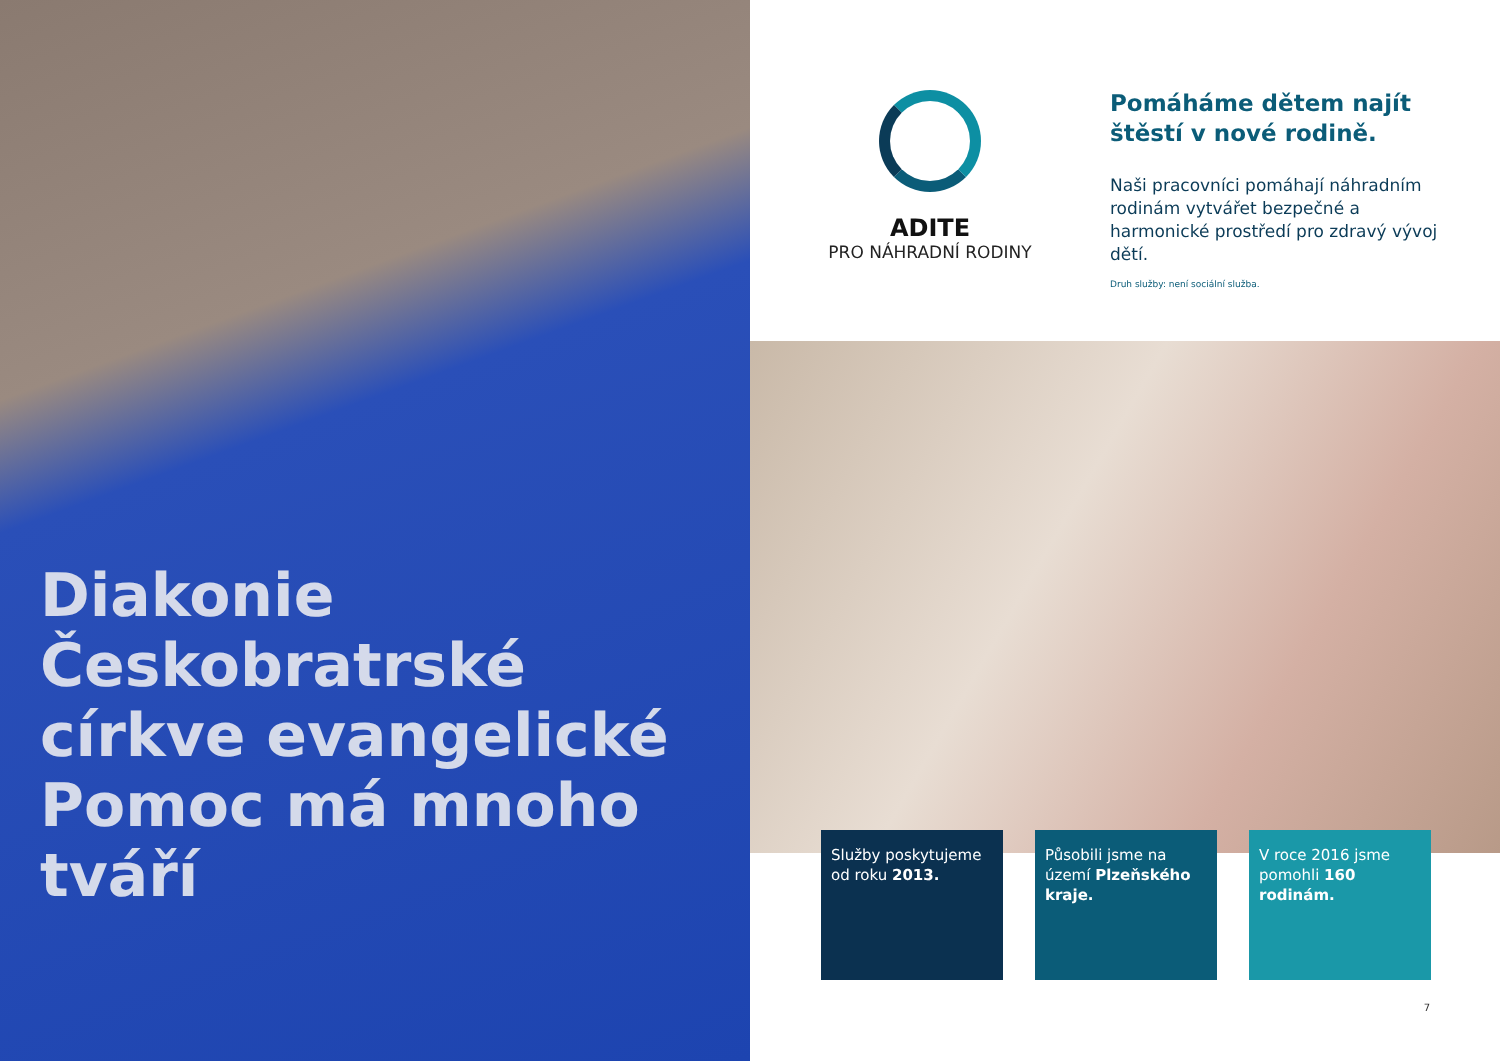Diakonie Českobratrské církve evangelické Pomoc má mnoho tváří
ADITE
PRO NÁHRADNÍ RODINY
Pomáháme dětem najít štěstí v nové rodině.
Naši pracovníci pomáhají náhradním rodinám vytvářet bezpečné a harmonické prostředí pro zdravý vývoj dětí.
Druh služby: není sociální služba.
Služby poskytujeme od roku 2013.
Působili jsme na území Plzeňského kraje.
V roce 2016 jsme pomohli 160 rodinám.
7